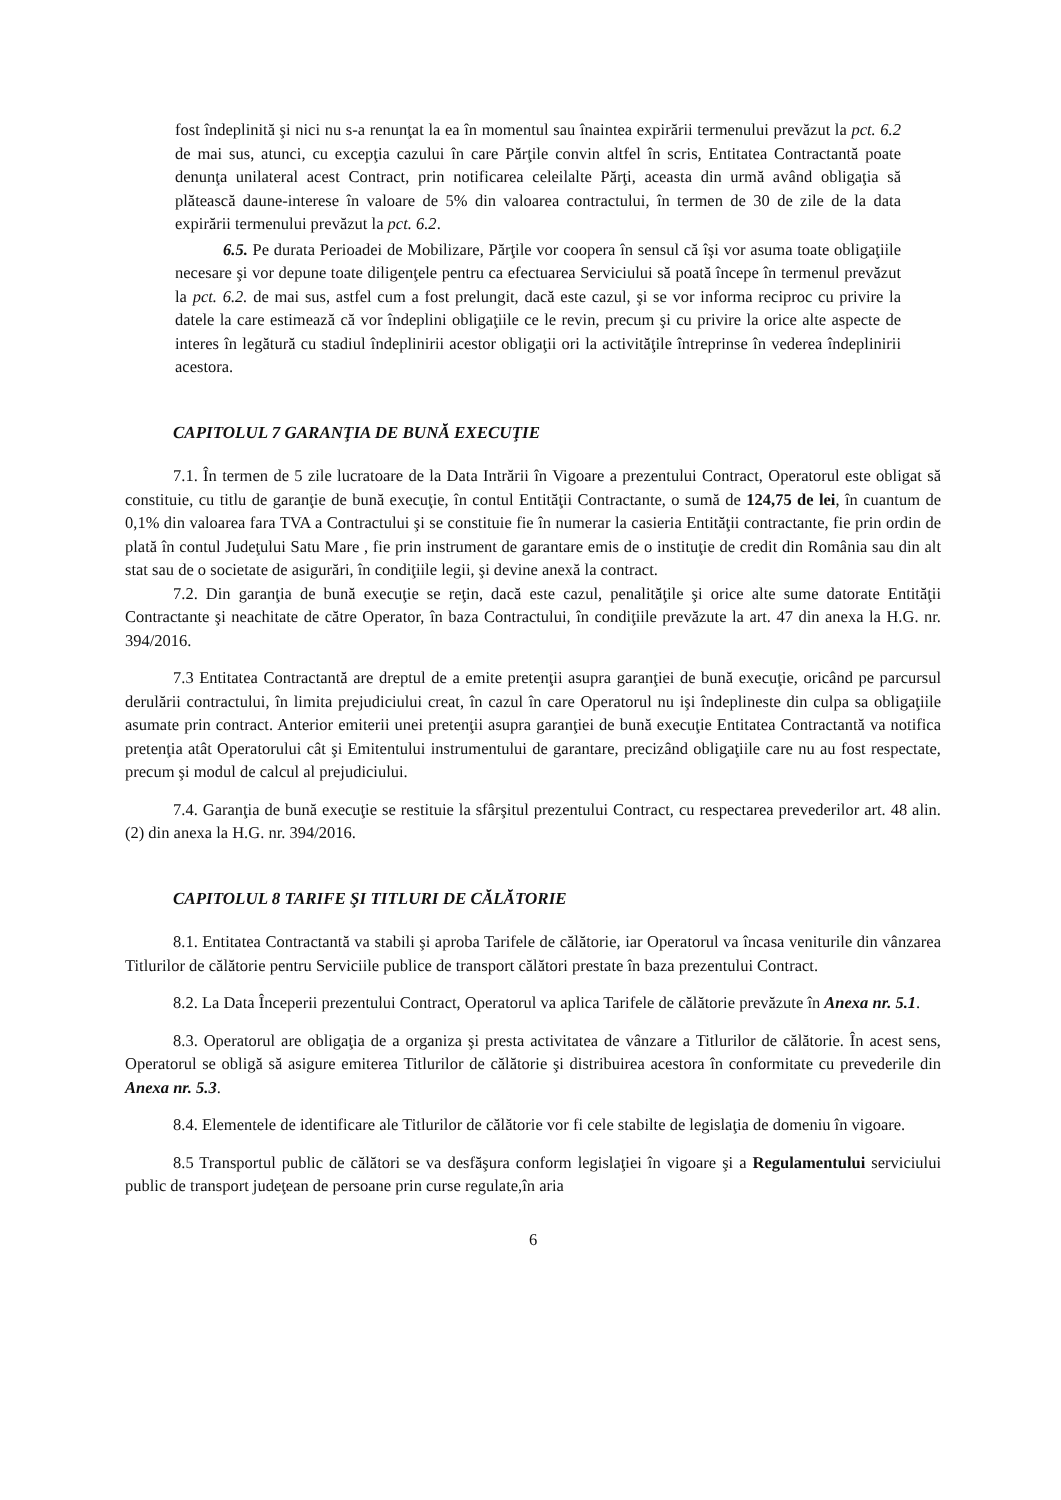fost îndeplinită şi nici nu s-a renunţat la ea în momentul sau înaintea expirării termenului prevăzut la pct. 6.2 de mai sus, atunci, cu excepţia cazului în care Părţile convin altfel în scris, Entitatea Contractantă poate denunţa unilateral acest Contract, prin notificarea celeilalte Părţi, aceasta din urmă având obligaţia să plătească daune-interese în valoare de 5% din valoarea contractului, în termen de 30 de zile de la data expirării termenului prevăzut la pct. 6.2.
6.5. Pe durata Perioadei de Mobilizare, Părţile vor coopera în sensul că îşi vor asuma toate obligaţiile necesare şi vor depune toate diligenţele pentru ca efectuarea Serviciului să poată începe în termenul prevăzut la pct. 6.2. de mai sus, astfel cum a fost prelungit, dacă este cazul, şi se vor informa reciproc cu privire la datele la care estimează că vor îndeplini obligaţiile ce le revin, precum şi cu privire la orice alte aspecte de interes în legătură cu stadiul îndeplinirii acestor obligaţii ori la activităţile întreprinse în vederea îndeplinirii acestora.
CAPITOLUL 7 GARANŢIA DE BUNĂ EXECUŢIE
7.1. În termen de 5 zile lucratoare de la Data Intrării în Vigoare a prezentului Contract, Operatorul este obligat să constituie, cu titlu de garanţie de bună execuţie, în contul Entităţii Contractante, o sumă de 124,75 de lei, în cuantum de 0,1% din valoarea fara TVA a Contractului şi se constituie fie în numerar la casieria Entităţii contractante, fie prin ordin de plată în contul Judeţului Satu Mare , fie prin instrument de garantare emis de o instituţie de credit din România sau din alt stat sau de o societate de asigurări, în condiţiile legii, şi devine anexă la contract.
7.2. Din garanţia de bună execuţie se reţin, dacă este cazul, penalităţile şi orice alte sume datorate Entităţii Contractante şi neachitate de către Operator, în baza Contractului, în condiţiile prevăzute la art. 47 din anexa la H.G. nr. 394/2016.
7.3 Entitatea Contractantă are dreptul de a emite pretenţii asupra garanţiei de bună execuţie, oricând pe parcursul derulării contractului, în limita prejudiciului creat, în cazul în care Operatorul nu işi îndeplineste din culpa sa obligaţiile asumate prin contract. Anterior emiterii unei pretenţii asupra garanţiei de bună execuţie Entitatea Contractantă va notifica pretenţia atât Operatorului cât şi Emitentului instrumentului de garantare, precizând obligaţiile care nu au fost respectate, precum şi modul de calcul al prejudiciului.
7.4. Garanţia de bună execuţie se restituie la sfârşitul prezentului Contract, cu respectarea prevederilor art. 48 alin. (2) din anexa la H.G. nr. 394/2016.
CAPITOLUL 8 TARIFE ŞI TITLURI DE CĂLĂTORIE
8.1. Entitatea Contractantă va stabili şi aproba Tarifele de călătorie, iar Operatorul va încasa veniturile din vânzarea Titlurilor de călătorie pentru Serviciile publice de transport călători prestate în baza prezentului Contract.
8.2. La Data Începerii prezentului Contract, Operatorul va aplica Tarifele de călătorie prevăzute în Anexa nr. 5.1.
8.3. Operatorul are obligaţia de a organiza şi presta activitatea de vânzare a Titlurilor de călătorie. În acest sens, Operatorul se obligă să asigure emiterea Titlurilor de călătorie şi distribuirea acestora în conformitate cu prevederile din Anexa nr. 5.3.
8.4. Elementele de identificare ale Titlurilor de călătorie vor fi cele stabilte de legislaţia de domeniu în vigoare.
8.5 Transportul public de călători se va desfăşura conform legislaţiei în vigoare şi a Regulamentului serviciului public de transport judeţean de persoane prin curse regulate,în aria
6